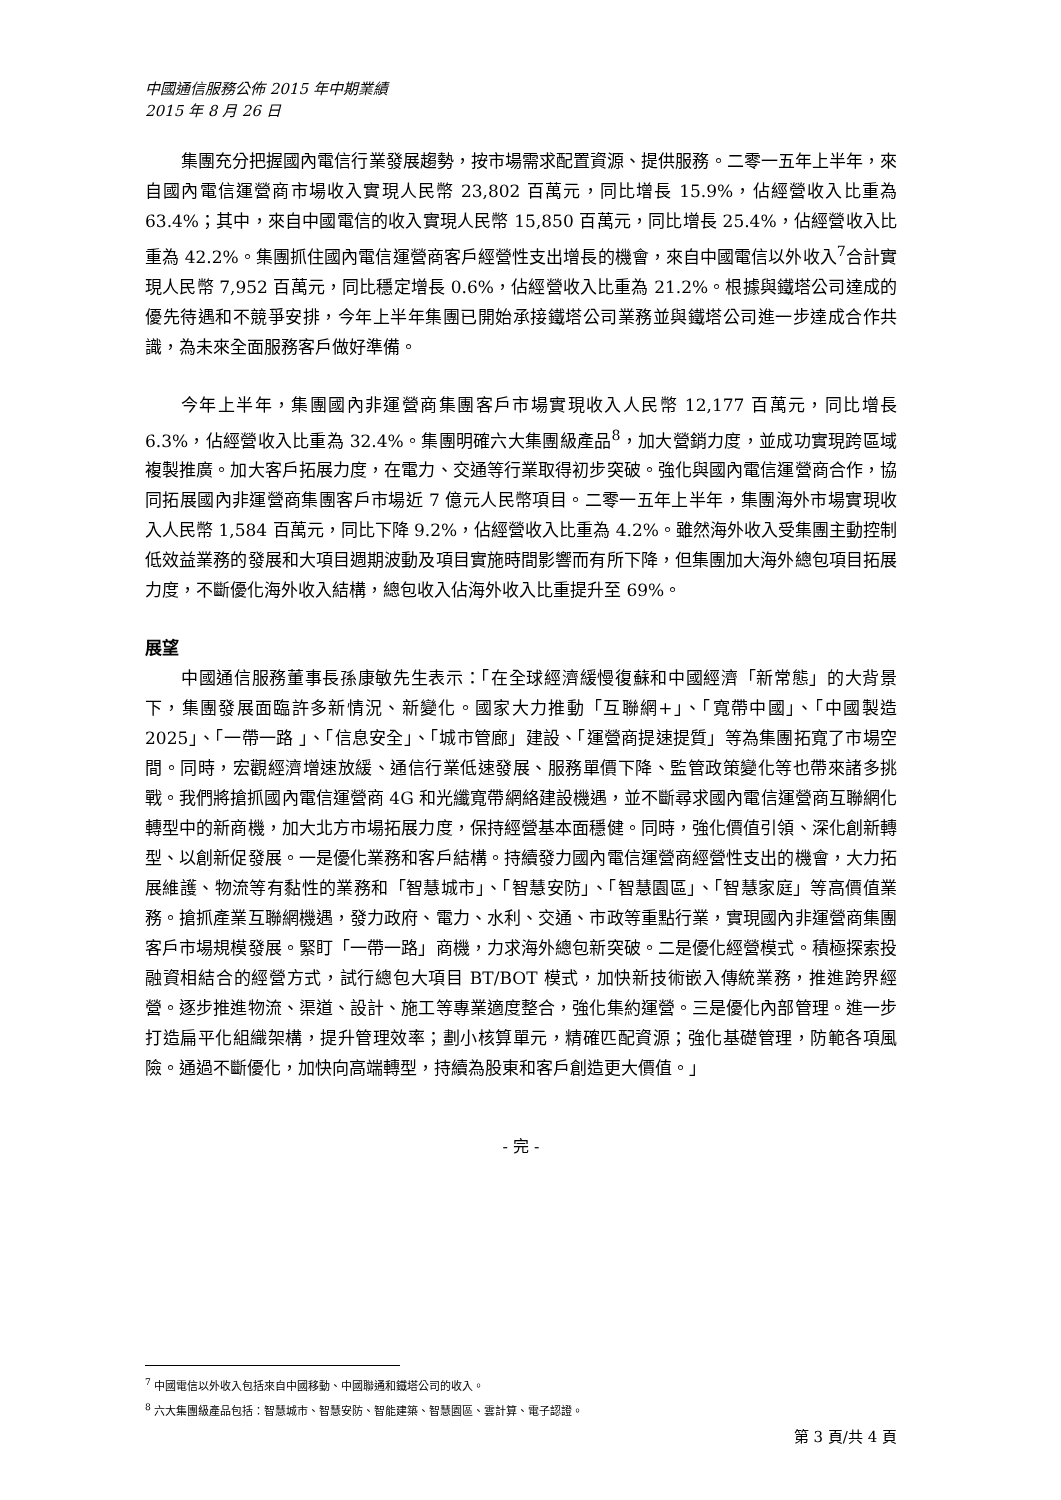中國通信服務公佈 2015 年中期業績
2015 年 8 月 26 日
集團充分把握國內電信行業發展趨勢，按市場需求配置資源、提供服務。二零一五年上半年，來自國內電信運營商市場收入實現人民幣 23,802 百萬元，同比增長 15.9%，佔經營收入比重為 63.4%；其中，來自中國電信的收入實現人民幣 15,850 百萬元，同比增長 25.4%，佔經營收入比重為 42.2%。集團抓住國內電信運營商客戶經營性支出增長的機會，來自中國電信以外收入<sup>7</sup>合計實現人民幣 7,952 百萬元，同比穩定增長 0.6%，佔經營收入比重為 21.2%。根據與鐵塔公司達成的優先待遇和不競爭安排，今年上半年集團已開始承接鐵塔公司業務並與鐵塔公司進一步達成合作共識，為未來全面服務客戶做好準備。
今年上半年，集團國內非運營商集團客戶市場實現收入人民幣 12,177 百萬元，同比增長 6.3%，佔經營收入比重為 32.4%。集團明確六大集團級產品<sup>8</sup>，加大營銷力度，並成功實現跨區域複製推廣。加大客戶拓展力度，在電力、交通等行業取得初步突破。強化與國內電信運營商合作，協同拓展國內非運營商集團客戶市場近 7 億元人民幣項目。二零一五年上半年，集團海外市場實現收入人民幣 1,584 百萬元，同比下降 9.2%，佔經營收入比重為 4.2%。雖然海外收入受集團主動控制低效益業務的發展和大項目週期波動及項目實施時間影響而有所下降，但集團加大海外總包項目拓展力度，不斷優化海外收入結構，總包收入佔海外收入比重提升至 69%。
展望
中國通信服務董事長孫康敏先生表示：「在全球經濟緩慢復蘇和中國經濟「新常態」的大背景下，集團發展面臨許多新情況、新變化。國家大力推動「互聯網+」、「寬帶中國」、「中國製造 2025」、「一帶一路 」、「信息安全」、「城市管廊」建設、「運營商提速提質」等為集團拓寬了市場空間。同時，宏觀經濟增速放緩、通信行業低速發展、服務單價下降、監管政策變化等也帶來諸多挑戰。我們將搶抓國內電信運營商 4G 和光纖寬帶網絡建設機遇，並不斷尋求國內電信運營商互聯網化轉型中的新商機，加大北方市場拓展力度，保持經營基本面穩健。同時，強化價值引領、深化創新轉型、以創新促發展。一是優化業務和客戶結構。持續發力國內電信運營商經營性支出的機會，大力拓展維護、物流等有黏性的業務和「智慧城市」、「智慧安防」、「智慧園區」、「智慧家庭」等高價值業務。搶抓產業互聯網機遇，發力政府、電力、水利、交通、市政等重點行業，實現國內非運營商集團客戶市場規模發展。緊盯「一帶一路」商機，力求海外總包新突破。二是優化經營模式。積極探索投融資相結合的經營方式，試行總包大項目 BT/BOT 模式，加快新技術嵌入傳統業務，推進跨界經營。逐步推進物流、渠道、設計、施工等專業適度整合，強化集約運營。三是優化內部管理。進一步打造扁平化組織架構，提升管理效率；劃小核算單元，精確匹配資源；強化基礎管理，防範各項風險。通過不斷優化，加快向高端轉型，持續為股東和客戶創造更大價值。」
- 完 -
<sup>7</sup> 中國電信以外收入包括來自中國移動、中國聯通和鐵塔公司的收入。
<sup>8</sup> 六大集團級產品包括：智慧城市、智慧安防、智能建築、智慧園區、雲計算、電子認證。
第 3 頁/共 4 頁